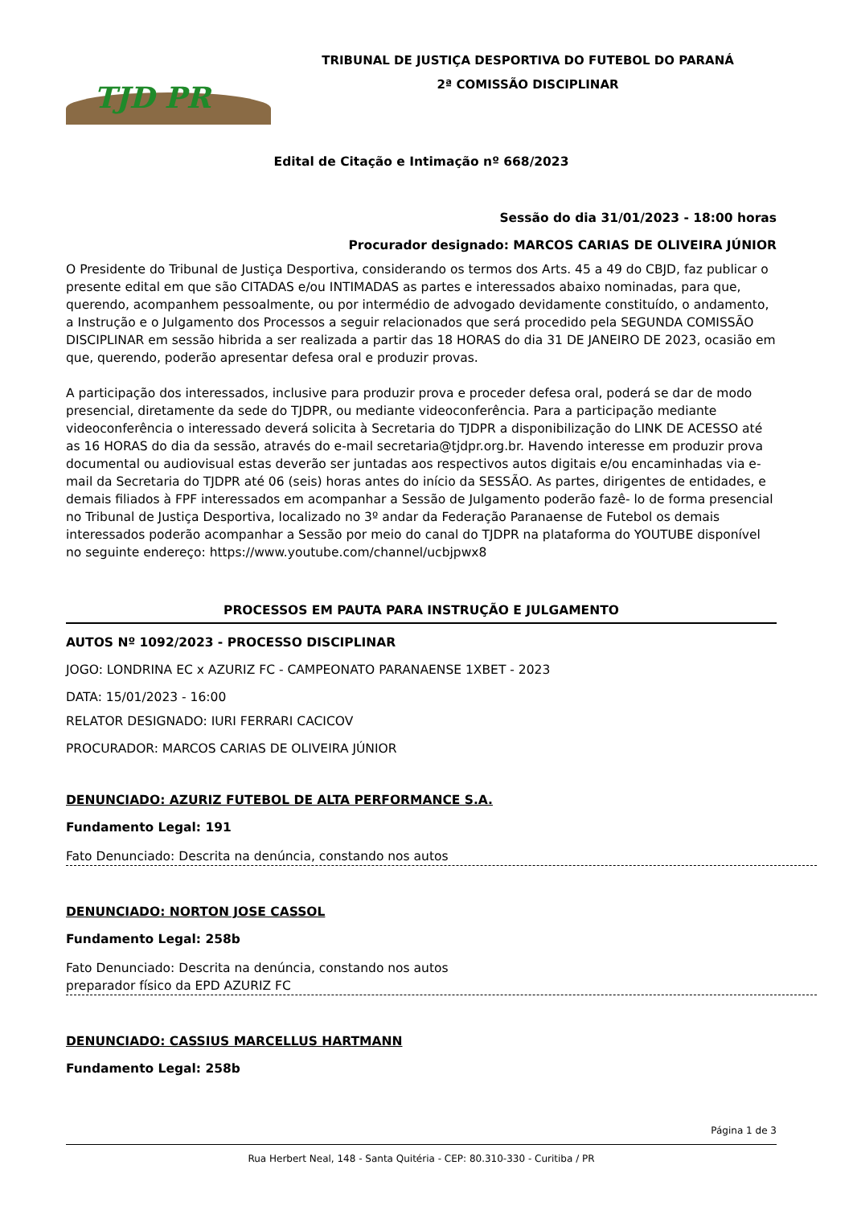TJD PR
TRIBUNAL DE JUSTIÇA DESPORTIVA DO FUTEBOL DO PARANÁ
2ª COMISSÃO DISCIPLINAR
Edital de Citação e Intimação nº 668/2023
Sessão do dia 31/01/2023 - 18:00 horas
Procurador designado: MARCOS CARIAS DE OLIVEIRA JÚNIOR
O Presidente do Tribunal de Justiça Desportiva, considerando os termos dos Arts. 45 a 49 do CBJD, faz publicar o presente edital em que são CITADAS e/ou INTIMADAS as partes e interessados abaixo nominadas, para que, querendo, acompanhem pessoalmente, ou por intermédio de advogado devidamente constituído, o andamento, a Instrução e o Julgamento dos Processos a seguir relacionados que será procedido pela SEGUNDA COMISSÃO DISCIPLINAR em sessão hibrida a ser realizada a partir das 18 HORAS do dia 31 DE JANEIRO DE 2023, ocasião em que, querendo, poderão apresentar defesa oral e produzir provas.
A participação dos interessados, inclusive para produzir prova e proceder defesa oral, poderá se dar de modo presencial, diretamente da sede do TJDPR, ou mediante videoconferência. Para a participação mediante videoconferência o interessado deverá solicita à Secretaria do TJDPR a disponibilização do LINK DE ACESSO até as 16 HORAS do dia da sessão, através do e-mail secretaria@tjdpr.org.br. Havendo interesse em produzir prova documental ou audiovisual estas deverão ser juntadas aos respectivos autos digitais e/ou encaminhadas via e-mail da Secretaria do TJDPR até 06 (seis) horas antes do início da SESSÃO. As partes, dirigentes de entidades, e demais filiados à FPF interessados em acompanhar a Sessão de Julgamento poderão fazê- lo de forma presencial no Tribunal de Justiça Desportiva, localizado no 3º andar da Federação Paranaense de Futebol os demais interessados poderão acompanhar a Sessão por meio do canal do TJDPR na plataforma do YOUTUBE disponível no seguinte endereço: https://www.youtube.com/channel/ucbjpwx8
PROCESSOS EM PAUTA PARA INSTRUÇÃO E JULGAMENTO
AUTOS Nº 1092/2023 - PROCESSO DISCIPLINAR
JOGO: LONDRINA EC x AZURIZ FC - CAMPEONATO PARANAENSE 1XBET - 2023
DATA: 15/01/2023 - 16:00
RELATOR DESIGNADO: IURI FERRARI CACICOV
PROCURADOR: MARCOS CARIAS DE OLIVEIRA JÚNIOR
DENUNCIADO: AZURIZ FUTEBOL DE ALTA PERFORMANCE S.A.
Fundamento Legal: 191
Fato Denunciado: Descrita na denúncia, constando nos autos
DENUNCIADO: NORTON JOSE CASSOL
Fundamento Legal: 258b
Fato Denunciado: Descrita na denúncia, constando nos autos
preparador físico da EPD AZURIZ FC
DENUNCIADO: CASSIUS MARCELLUS HARTMANN
Fundamento Legal: 258b
Página 1 de 3
Rua Herbert Neal, 148 - Santa Quitéria - CEP: 80.310-330 - Curitiba / PR